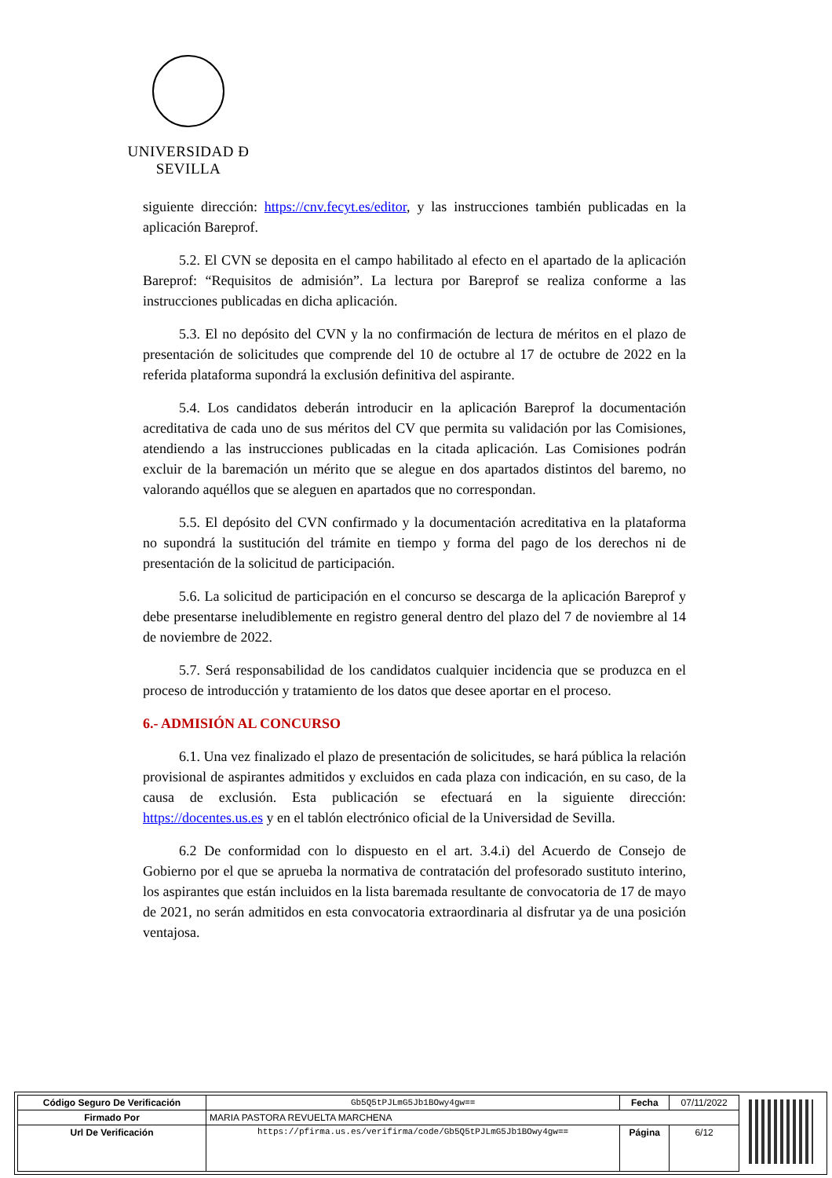UNIVERSIDAD Ð SEVILLA
siguiente dirección: https://cnv.fecyt.es/editor, y las instrucciones también publicadas en la aplicación Bareprof.
5.2. El CVN se deposita en el campo habilitado al efecto en el apartado de la aplicación Bareprof: “Requisitos de admisión”. La lectura por Bareprof se realiza conforme a las instrucciones publicadas en dicha aplicación.
5.3. El no depósito del CVN y la no confirmación de lectura de méritos en el plazo de presentación de solicitudes que comprende del 10 de octubre al 17 de octubre de 2022 en la referida plataforma supondrá la exclusión definitiva del aspirante.
5.4. Los candidatos deberán introducir en la aplicación Bareprof la documentación acreditativa de cada uno de sus méritos del CV que permita su validación por las Comisiones, atendiendo a las instrucciones publicadas en la citada aplicación. Las Comisiones podrán excluir de la baremación un mérito que se alegue en dos apartados distintos del baremo, no valorando aquéllos que se aleguen en apartados que no correspondan.
5.5. El depósito del CVN confirmado y la documentación acreditativa en la plataforma no supondrá la sustitución del trámite en tiempo y forma del pago de los derechos ni de presentación de la solicitud de participación.
5.6. La solicitud de participación en el concurso se descarga de la aplicación Bareprof y debe presentarse ineludiblemente en registro general dentro del plazo del 7 de noviembre al 14 de noviembre de 2022.
5.7. Será responsabilidad de los candidatos cualquier incidencia que se produzca en el proceso de introducción y tratamiento de los datos que desee aportar en el proceso.
6.- ADMISIÓN AL CONCURSO
6.1. Una vez finalizado el plazo de presentación de solicitudes, se hará pública la relación provisional de aspirantes admitidos y excluidos en cada plaza con indicación, en su caso, de la causa de exclusión. Esta publicación se efectuará en la siguiente dirección: https://docentes.us.es y en el tablón electrónico oficial de la Universidad de Sevilla.
6.2 De conformidad con lo dispuesto en el art. 3.4.i) del Acuerdo de Consejo de Gobierno por el que se aprueba la normativa de contratación del profesorado sustituto interino, los aspirantes que están incluidos en la lista baremada resultante de convocatoria de 17 de mayo de 2021, no serán admitidos en esta convocatoria extraordinaria al disfrutar ya de una posición ventajosa.
| Código Seguro De Verificación | Gb5Q5tPJLmG5Jb1BOwy4gw== | Fecha | 07/11/2022 |
| Firmado Por | MARIA PASTORA REVUELTA MARCHENA | | |
| Url De Verificación | https://pfirma.us.es/verifirma/code/Gb5Q5tPJLmG5Jb1BOwy4gw== | Página | 6/12 |